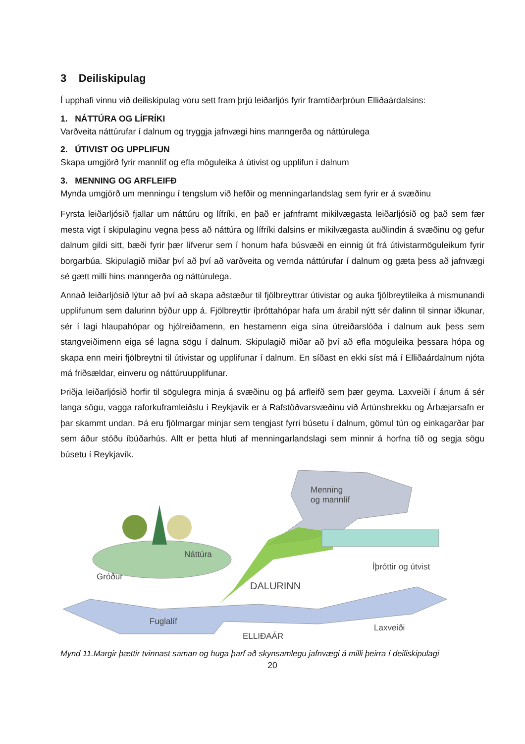3 Deiliskipulag
Í upphafi vinnu við deiliskipulag voru sett fram þrjú leiðarljós fyrir framtíðarþróun Elliðaárdalsins:
1. NÁTTÚRA OG LÍFRÍKI
Varðveita náttúrufar í dalnum og tryggja jafnvægi hins manngerða og náttúrulega
2. ÚTIVIST OG UPPLIFUN
Skapa umgjörð fyrir mannlíf og efla möguleika á útivist og upplifun í dalnum
3. MENNING OG ARFLEIFÐ
Mynda umgjörð um menningu í tengslum við hefðir og menningarlandslag sem fyrir er á svæðinu
Fyrsta leiðarljósið fjallar um náttúru og lífríki, en það er jafnframt mikilvægasta leiðarljósið og það sem fær mesta vigt í skipulaginu vegna þess að náttúra og lífríki dalsins er mikilvægasta auðlindin á svæðinu og gefur dalnum gildi sitt, bæði fyrir þær lífverur sem í honum hafa búsvæði en einnig út frá útivistarmöguleikum fyrir borgarbúa. Skipulagið miðar því að því að varðveita og vernda náttúrufar í dalnum og gæta þess að jafnvægi sé gætt milli hins manngerða og náttúrulega.
Annað leiðarljósið lýtur að því að skapa aðstæður til fjölbreyttrar útivistar og auka fjölbreytileika á mismunandi upplifunum sem dalurinn býður upp á. Fjölbreyttir íþróttahópar hafa um árabil nýtt sér dalinn til sinnar iðkunar, sér í lagi hlaupahópar og hjólreiðamenn, en hestamenn eiga sína útreiðarslóða í dalnum auk þess sem stangveiðimenn eiga sé lagna sögu í dalnum. Skipulagið miðar að því að efla möguleika þessara hópa og skapa enn meiri fjölbreytni til útivistar og upplifunar í dalnum. En síðast en ekki síst má í Elliðaárdalnum njóta má friðsældar, einveru og náttúruupplifunar.
Þriðja leiðarljósið horfir til sögulegra minja á svæðinu og þá arfleifð sem þær geyma. Laxveiði í ánum á sér langa sögu, vagga raforkuframleiðslu í Reykjavík er á Rafstöðvarsvæðinu við Ártúnsbrekku og Árbæjarsafn er þar skammt undan. Þá eru fjölmargar minjar sem tengjast fyrri búsetu í dalnum, gömul tún og einkagarðar þar sem áður stóðu íbúðarhús. Allt er þetta hluti af menningarlandslagi sem minnir á horfna tíð og segja sögu búsetu í Reykjavík.
Menning
og mannlíf
Náttúra
Gróður
Íþróttir og útvist
DALURINN
Fuglalíf
Laxveiði
ELLIÐAÁR
Mynd 11.Margir þættir tvinnast saman og huga þarf að skynsamlegu jafnvægi á milli þeirra í deiliskipulagi
20